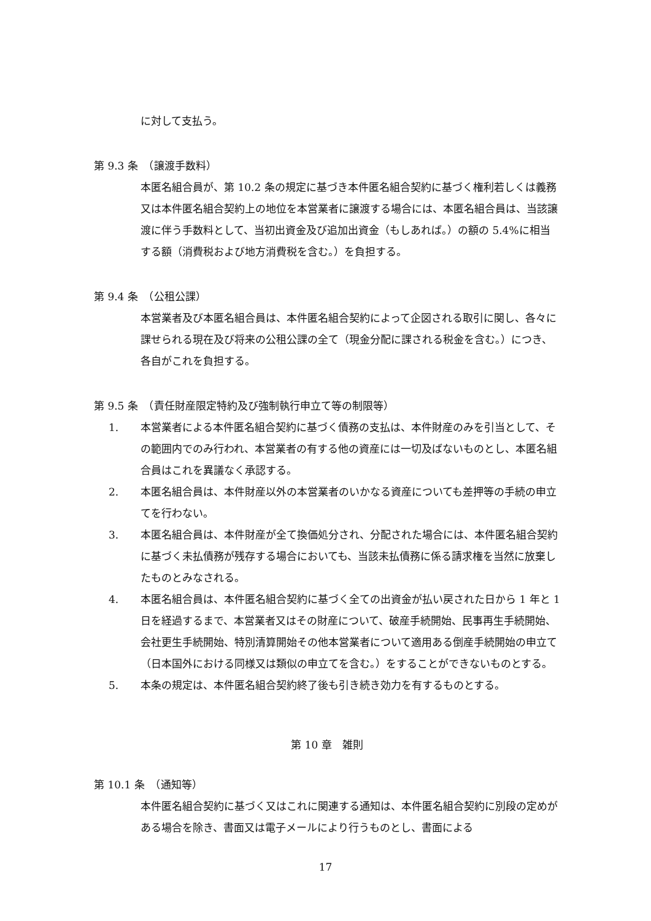に対して支払う。
第 9.3 条　（譲渡手数料）
本匿名組合員が、第 10.2 条の規定に基づき本件匿名組合契約に基づく権利若しくは義務又は本件匿名組合契約上の地位を本営業者に譲渡する場合には、本匿名組合員は、当該譲渡に伴う手数料として、当初出資金及び追加出資金（もしあれば。）の額の 5.4%に相当する額（消費税および地方消費税を含む。）を負担する。
第 9.4 条　（公租公課）
本営業者及び本匿名組合員は、本件匿名組合契約によって企図される取引に関し、各々に課せられる現在及び将来の公租公課の全て（現金分配に課される税金を含む。）につき、各自がこれを負担する。
第 9.5 条　（責任財産限定特約及び強制執行申立て等の制限等）
1. 本営業者による本件匿名組合契約に基づく債務の支払は、本件財産のみを引当として、その範囲内でのみ行われ、本営業者の有する他の資産には一切及ばないものとし、本匿名組合員はこれを異議なく承認する。
2. 本匿名組合員は、本件財産以外の本営業者のいかなる資産についても差押等の手続の申立てを行わない。
3. 本匿名組合員は、本件財産が全て換価処分され、分配された場合には、本件匿名組合契約に基づく未払債務が残存する場合においても、当該未払債務に係る請求権を当然に放棄したものとみなされる。
4. 本匿名組合員は、本件匿名組合契約に基づく全ての出資金が払い戻された日から 1 年と 1 日を経過するまで、本営業者又はその財産について、破産手続開始、民事再生手続開始、会社更生手続開始、特別清算開始その他本営業者について適用ある倒産手続開始の申立て（日本国外における同様又は類似の申立てを含む。）をすることができないものとする。
5. 本条の規定は、本件匿名組合契約終了後も引き続き効力を有するものとする。
第 10 章　雑則
第 10.1 条　（通知等）
本件匿名組合契約に基づく又はこれに関連する通知は、本件匿名組合契約に別段の定めがある場合を除き、書面又は電子メールにより行うものとし、書面による
17